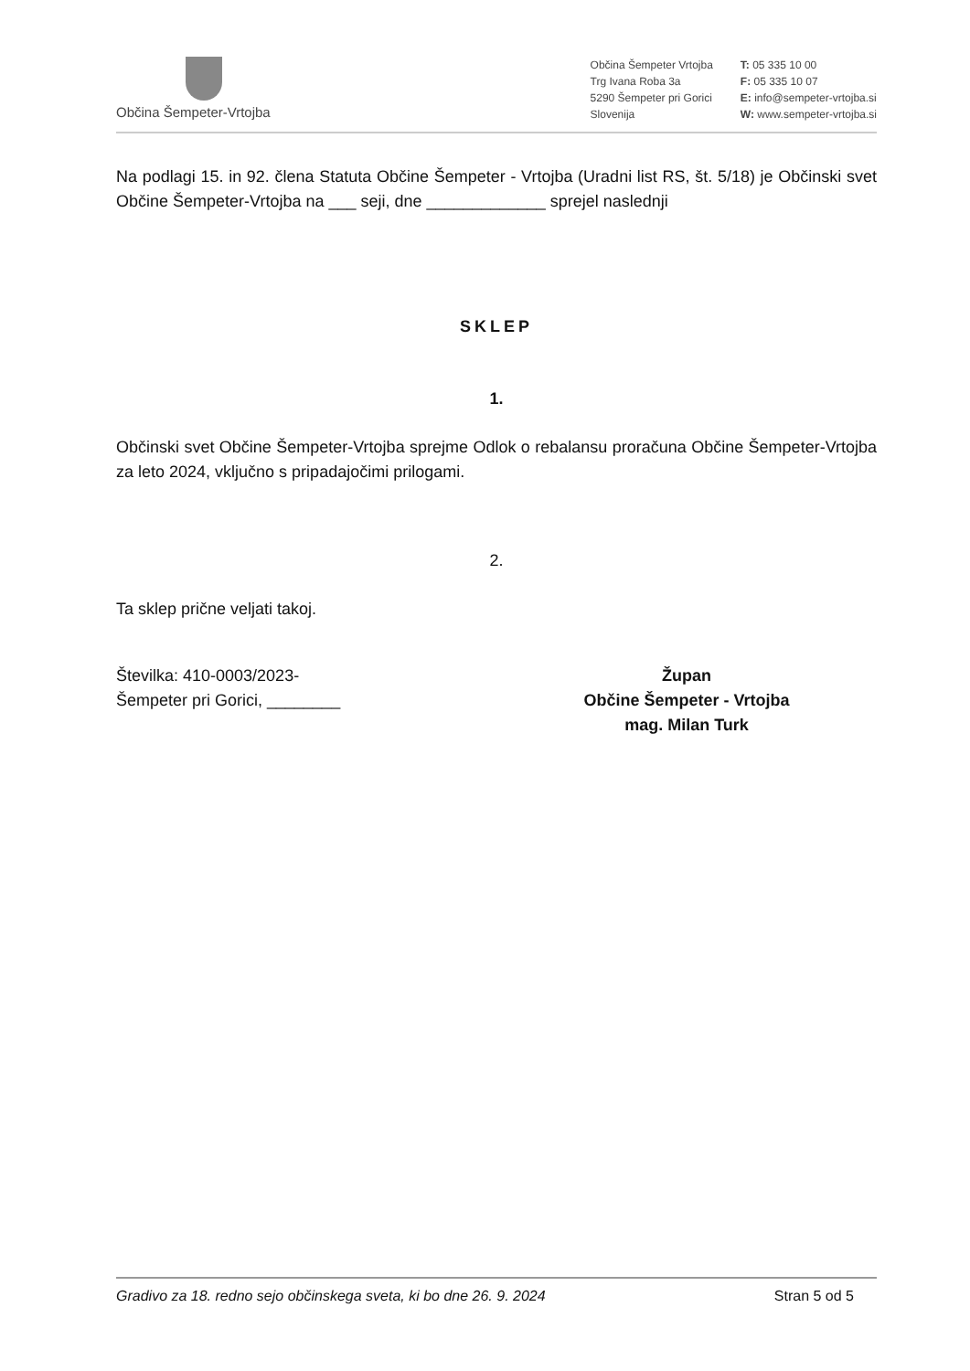Občina Šempeter-Vrtojba
Občina Šempeter Vrtojba
Trg Ivana Roba 3a
5290 Šempeter pri Gorici
Slovenija
T: 05 335 10 00
F: 05 335 10 07
E: info@sempeter-vrtojba.si
W: www.sempeter-vrtojba.si
Na podlagi 15. in 92. člena Statuta Občine Šempeter - Vrtojba (Uradni list RS, št. 5/18) je Občinski svet Občine Šempeter-Vrtojba na ___ seji, dne _____________ sprejel naslednji
SKLEP
1.
Občinski svet Občine Šempeter-Vrtojba sprejme Odlok o rebalansu proračuna Občine Šempeter-Vrtojba za leto 2024, vključno s pripadajočimi prilogami.
2.
Ta sklep prične veljati takoj.
Številka: 410-0003/2023-
Šempeter pri Gorici, ________
Župan
Občine Šempeter - Vrtojba
mag. Milan Turk
Gradivo za 18. redno sejo občinskega sveta, ki bo dne 26. 9. 2024 Stran 5 od 5